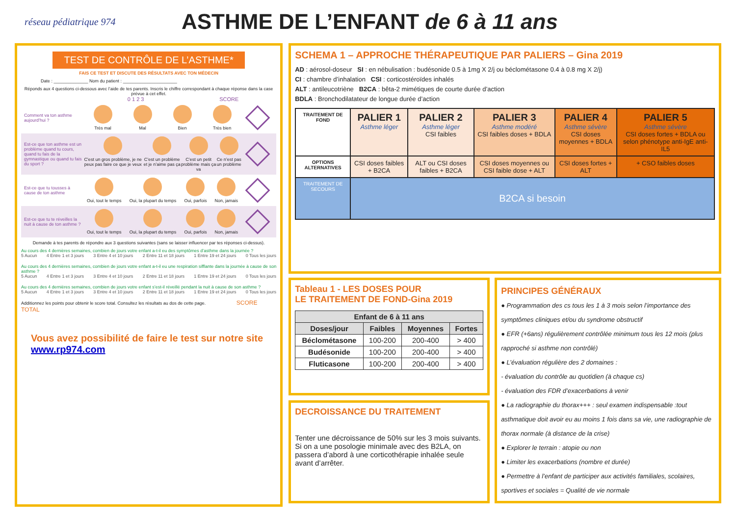réseau pédiatrique 974
ASTHME DE L’ENFANT de 6 à 11 ans
TEST DE CONTRÔLE DE L’ASTHME*
FAIS CE TEST ET DISCUTE DES RÉSULTATS AVEC TON MÉDECIN
Date : ______________ Nom du patient : ______________________
Réponds aux 4 questions ci-dessous avec l’aide de tes parents. Inscris le chiffre correspondant à chaque réponse dans la case prévue à cet effet.
0 1 2 3 SCORE
Comment va ton asthme aujourd’hui ?
Très mal Mal Bien Très bien
Est-ce que ton asthme est un problème quand tu cours, quand tu fais de la gymnastique ou quand tu fais du sport ?
C’est un gros problème, je ne peux pas faire ce que je veux
C’est un problème et je n’aime pas ça
C’est un petit problème mais ça va
Ce n’est pas un problème
Est-ce que tu tousses à cause de ton asthme
Oui, tout le temps Oui, la plupart du temps Oui, parfois Non, jamais
Est-ce que tu te réveilles la nuit à cause de ton asthme ?
Oui, tout le temps Oui, la plupart du temps Oui, parfois Non, jamais
Demande à tes parents de répondre aux 3 questions suivantes (sans se laisser influencer par tes réponses ci-dessus).
Au cours des 4 dernières semaines, combien de jours votre enfant a-t-il eu des symptômes d’asthme dans la journée ?
5 Aucun 4 Entre 1 et 3 jours 3 Entre 4 et 10 jours 2 Entre 11 et 18 jours 1 Entre 19 et 24 jours 0 Tous les jours
Au cours des 4 dernières semaines, combien de jours votre enfant a-t-il eu une respiration sifflante dans la journée à cause de son asthme ?
5 Aucun 4 Entre 1 et 3 jours 3 Entre 4 et 10 jours 2 Entre 11 et 18 jours 1 Entre 19 et 24 jours 0 Tous les jours
Au cours des 4 dernières semaines, combien de jours votre enfant s’est-il réveillé pendant la nuit à cause de son asthme ?
5 Aucun 4 Entre 1 et 3 jours 3 Entre 4 et 10 jours 2 Entre 11 et 18 jours 1 Entre 19 et 24 jours 0 Tous les jours
Additionnez les points pour obtenir le score total. Consultez les résultats au dos de cette page. SCORE TOTAL
Vous avez possibilité de faire le test sur notre site
www.rp974.com
SCHEMA 1 – APPROCHE THÉRAPEUTIQUE PAR PALIERS – Gina 2019
AD : aérosol-doseur SI : en nébulisation : budésonide 0.5 à 1mg X 2/j ou béclométasone 0.4 à 0.8 mg X 2/j)
CI : chambre d’inhalation CSI : corticostéroïdes inhalés
ALT : antileucotriène B2CA : bêta-2 mimétiques de courte durée d’action
BDLA : Bronchodilatateur de longue durée d’action
| TRAITEMENT DE FOND | PALIER 1 Asthme léger | PALIER 2 Asthme léger CSI faibles | PALIER 3 Asthme modéré CSI faibles doses + BDLA | PALIER 4 Asthme sévère CSI doses moyennes + BDLA | PALIER 5 Asthme sévère CSI doses fortes + BDLA ou selon phénotype anti-IgE anti-IL5 |
| OPTIONS ALTERNATIVES | CSI doses faibles + B2CA | ALT ou CSI doses faibles + B2CA | CSI doses moyennes ou CSI faible dose + ALT | CSI doses fortes + ALT | + CSO faibles doses |
| TRAITEMENT DE SECOURS | B2CA si besoin | | | | |
Tableau 1 - LES DOSES POUR
LE TRAITEMENT DE FOND-Gina 2019
| Enfant de 6 à 11 ans | | | |
| --- | --- | --- | --- |
| Doses/jour | Faibles | Moyennes | Fortes |
| Béclométasone | 100-200 | 200-400 | > 400 |
| Budésonide | 100-200 | 200-400 | > 400 |
| Fluticasone | 100-200 | 200-400 | > 400 |
DECROISSANCE DU TRAITEMENT
Tenter une décroissance de 50% sur les 3 mois suivants.
Si on a une posologie minimale avec des B2LA, on passera d’abord à une corticothérapie inhalée seule avant d’arrêter.
PRINCIPES GÉNÉRAUX
● Programmation des cs tous les 1 à 3 mois selon l’importance des symptômes cliniques et/ou du syndrome obstructif
● EFR (+6ans) régulièrement contrôlée minimum tous les 12 mois (plus rapproché si asthme non contrôlé)
● L’évaluation régulière des 2 domaines :
- évaluation du contrôle au quotidien (à chaque cs)
- évaluation des FDR d’exacerbations à venir
● La radiographie du thorax+++ : seul examen indispensable :tout asthmatique doit avoir eu au moins 1 fois dans sa vie, une radiographie de thorax normale (à distance de la crise)
● Explorer le terrain : atopie ou non
● Limiter les exacerbations (nombre et durée)
● Permettre à l’enfant de participer aux activités familiales, scolaires, sportives et sociales = Qualité de vie normale